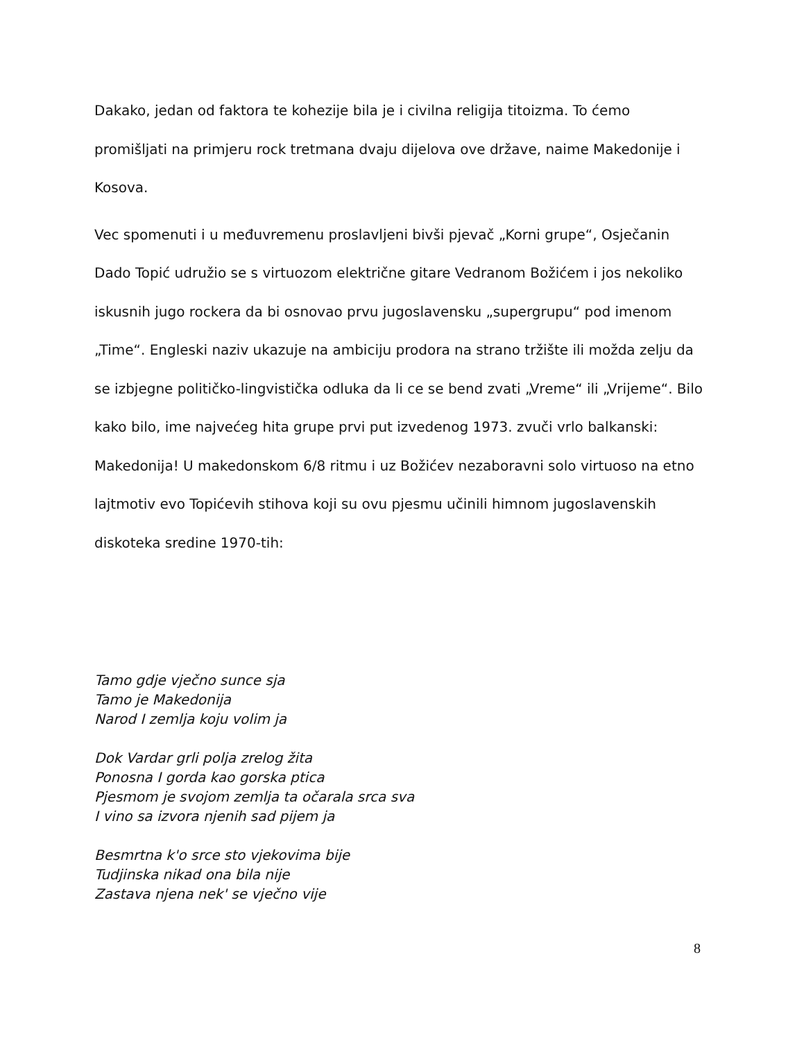Dakako, jedan od faktora te kohezije bila je i civilna religija titoizma. To ćemo promišljati na primjeru rock tretmana dvaju dijelova ove države, naime Makedonije i Kosova.
Vec spomenuti i u međuvremenu proslavljeni bivši pjevač „Korni grupe“, Osječanin Dado Topić udružio se s virtuozom električne gitare Vedranom Božićem i jos nekoliko iskusnih jugo rockera da bi osnovao prvu jugoslavensku „supergrupu“ pod imenom „Time“. Engleski naziv ukazuje na ambiciju prodora na strano tržište ili možda zelju da se izbjegne političko-lingvistička odluka da li ce se bend zvati „Vreme“ ili „Vrijeme“. Bilo kako bilo, ime najvećeg hita grupe prvi put izvedenog 1973. zvuči vrlo balkanski: Makedonija! U makedonskom 6/8 ritmu i uz Božićev nezaboravni solo virtuoso na etno lajtmotiv evo Topićevih stihova koji su ovu pjesmu učinili himnom jugoslavenskih diskoteka sredine 1970-tih:
Tamo gdje vječno sunce sja
Tamo je Makedonija
Narod I zemlja koju volim ja
Dok Vardar grli polja zrelog žita
Ponosna I gorda kao gorska ptica
Pjesmom je svojom zemlja ta očarala srca sva
I vino sa izvora njenih sad pijem ja
Besmrtna k'o srce sto vjekovima bije
Tudjinska nikad ona bila nije
Zastava njena nek' se vječno vije
8